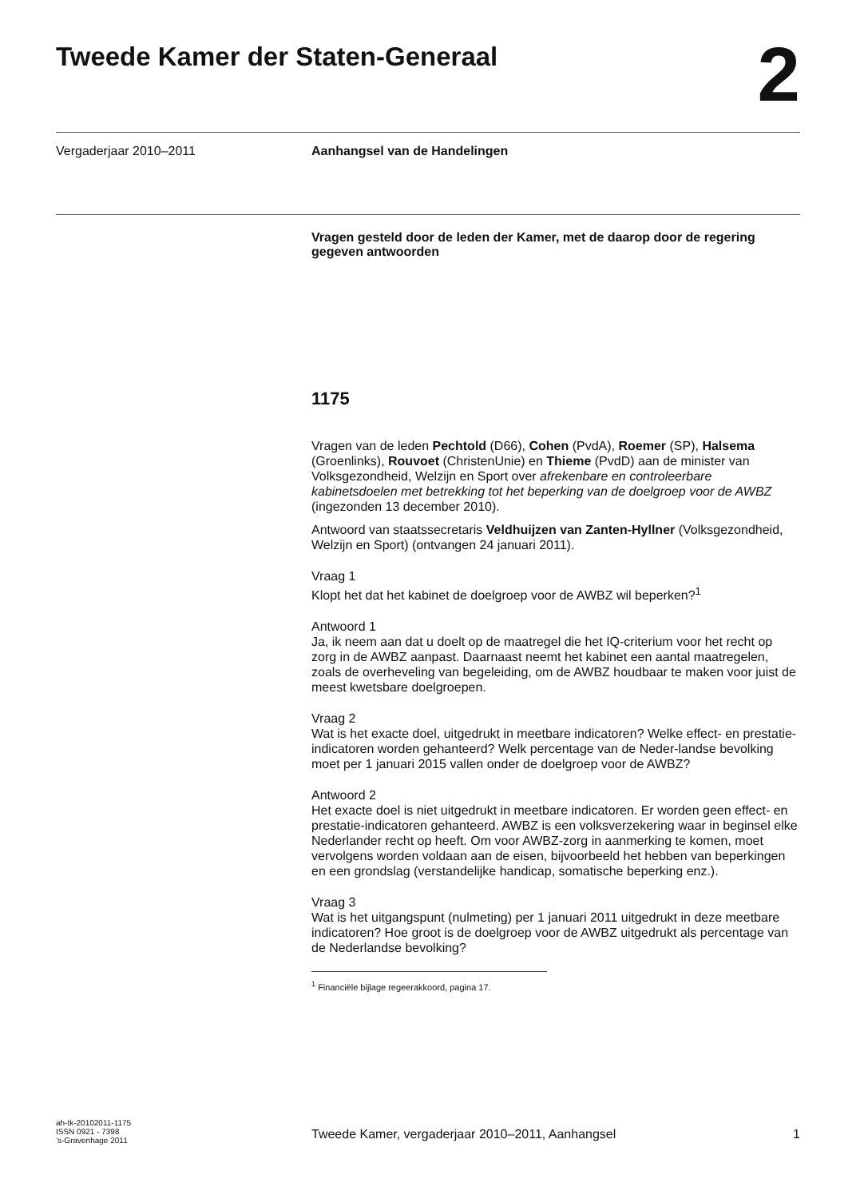Tweede Kamer der Staten-Generaal
2
Vergaderjaar 2010–2011 Aanhangsel van de Handelingen
Vragen gesteld door de leden der Kamer, met de daarop door de regering gegeven antwoorden
1175
Vragen van de leden Pechtold (D66), Cohen (PvdA), Roemer (SP), Halsema (Groenlinks), Rouvoet (ChristenUnie) en Thieme (PvdD) aan de minister van Volksgezondheid, Welzijn en Sport over afrekenbare en controleerbare kabinetsdoelen met betrekking tot het beperking van de doelgroep voor de AWBZ (ingezonden 13 december 2010).
Antwoord van staatssecretaris Veldhuijzen van Zanten-Hyllner (Volksgezondheid, Welzijn en Sport) (ontvangen 24 januari 2011).
Vraag 1
Klopt het dat het kabinet de doelgroep voor de AWBZ wil beperken?<sup>1</sup>
Antwoord 1
Ja, ik neem aan dat u doelt op de maatregel die het IQ-criterium voor het recht op zorg in de AWBZ aanpast. Daarnaast neemt het kabinet een aantal maatregelen, zoals de overheveling van begeleiding, om de AWBZ houdbaar te maken voor juist de meest kwetsbare doelgroepen.
Vraag 2
Wat is het exacte doel, uitgedrukt in meetbare indicatoren? Welke effect- en prestatie-indicatoren worden gehanteerd? Welk percentage van de Neder-landse bevolking moet per 1 januari 2015 vallen onder de doelgroep voor de AWBZ?
Antwoord 2
Het exacte doel is niet uitgedrukt in meetbare indicatoren. Er worden geen effect- en prestatie-indicatoren gehanteerd. AWBZ is een volksverzekering waar in beginsel elke Nederlander recht op heeft. Om voor AWBZ-zorg in aanmerking te komen, moet vervolgens worden voldaan aan de eisen, bijvoorbeeld het hebben van beperkingen en een grondslag (verstandelijke handicap, somatische beperking enz.).
Vraag 3
Wat is het uitgangspunt (nulmeting) per 1 januari 2011 uitgedrukt in deze meetbare indicatoren? Hoe groot is de doelgroep voor de AWBZ uitgedrukt als percentage van de Nederlandse bevolking?
<sup>1</sup> Financiële bijlage regeerakkoord, pagina 17.
ah-tk-20102011-1175
ISSN 0921 - 7398
’s-Gravenhage 2011
Tweede Kamer, vergaderjaar 2010–2011, Aanhangsel
1